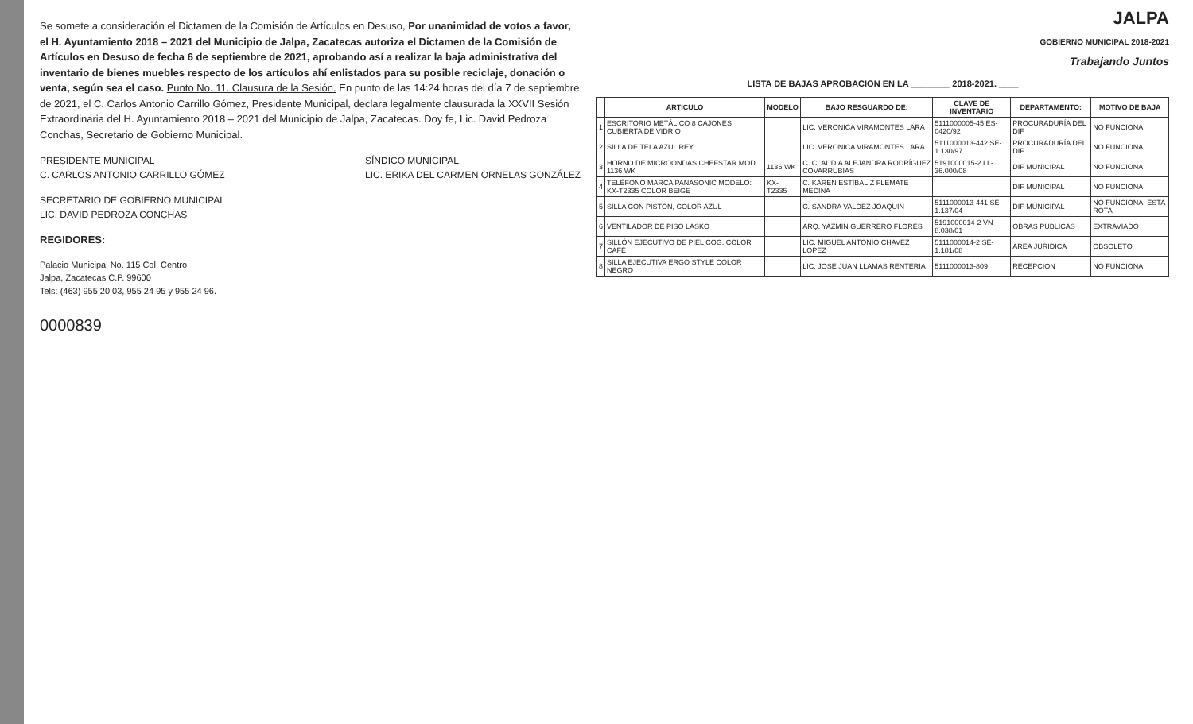Se somete a consideración el Dictamen de la Comisión de Artículos en Desuso, Por unanimidad de votos a favor, el H. Ayuntamiento 2018 – 2021 del Municipio de Jalpa, Zacatecas autoriza el Dictamen de la Comisión de Artículos en Desuso de fecha 6 de septiembre de 2021, aprobando así a realizar la baja administrativa del inventario de bienes muebles respecto de los artículos ahí enlistados para su posible reciclaje, donación o venta, según sea el caso. Punto No. 11. Clausura de la Sesión. En punto de las 14:24 horas del día 7 de septiembre de 2021, el C. Carlos Antonio Carrillo Gómez, Presidente Municipal, declara legalmente clausurada la XXVII Sesión Extraordinaria del H. Ayuntamiento 2018 – 2021 del Municipio de Jalpa, Zacatecas. Doy fe, Lic. David Pedroza Conchas, Secretario de Gobierno Municipal.
PRESIDENTE MUNICIPAL
C. CARLOS ANTONIO CARRILLO GÓMEZ
SÍNDICO MUNICIPAL
LIC. ERIKA DEL CARMEN ORNELAS GONZÁLEZ
SECRETARIO DE GOBIERNO MUNICIPAL
LIC. DAVID PEDROZA CONCHAS
REGIDORES:
Palacio Municipal No. 115 Col. Centro
Jalpa, Zacatecas C.P. 99600
Tels: (463) 955 20 03, 955 24 95 y 955 24 96.
0000839
JALPA
GOBIERNO MUNICIPAL 2018-2021
Trabajando Juntos
LISTA DE BAJAS APROBACION EN LA ________ 2018-2021. ____
| | ARTICULO | MODELO | BAJO RESGUARDO DE: | CLAVE DE INVENTARIO | DEPARTAMENTO: | MOTIVO DE BAJA |
| --- | --- | --- | --- | --- | --- | --- |
| 1 | ESCRITORIO METÁLICO 8 CAJONES CUBIERTA DE VIDRIO | | LIC. VERONICA VIRAMONTES LARA | 5111000005-45 ES-0420/92 | PROCURADURÍA DEL DIF | NO FUNCIONA |
| 2 | SILLA DE TELA AZUL REY | | LIC. VERONICA VIRAMONTES LARA | 5111000013-442 SE-1.130/97 | PROCURADURÍA DEL DIF | NO FUNCIONA |
| 3 | HORNO DE MICROONDAS CHEFSTAR MOD. 1136 WK | 1136 WK | C. CLAUDIA ALEJANDRA RODRÍGUEZ COVARRUBIAS | 5191000015-2 LL-36.000/08 | DIF MUNICIPAL | NO FUNCIONA |
| 4 | TELÉFONO MARCA PANASONIC MODELO: KX-T2335 COLOR BEIGE | KX-T2335 | C. KAREN ESTIBALIZ FLEMATE MEDINA | | DIF MUNICIPAL | NO FUNCIONA |
| 5 | SILLA CON PISTÓN, COLOR AZUL | | C. SANDRA VALDEZ JOAQUIN | 5111000013-441 SE-1.137/04 | DIF MUNICIPAL | NO FUNCIONA, ESTA ROTA |
| 6 | VENTILADOR DE PISO LASKO | | ARQ. YAZMIN GUERRERO FLORES | 5191000014-2 VN-8.038/01 | OBRAS PÚBLICAS | EXTRAVIADO |
| 7 | SILLÓN EJECUTIVO DE PIEL COG. COLOR CAFÉ | | LIC. MIGUEL ANTONIO CHAVEZ LOPEZ | 5111000014-2 SE-1.181/08 | AREA JURIDICA | OBSOLETO |
| 8 | SILLA EJECUTIVA ERGO STYLE COLOR NEGRO | | LIC. JOSE JUAN LLAMAS RENTERIA | 5111000013-809 | RECEPCION | NO FUNCIONA |